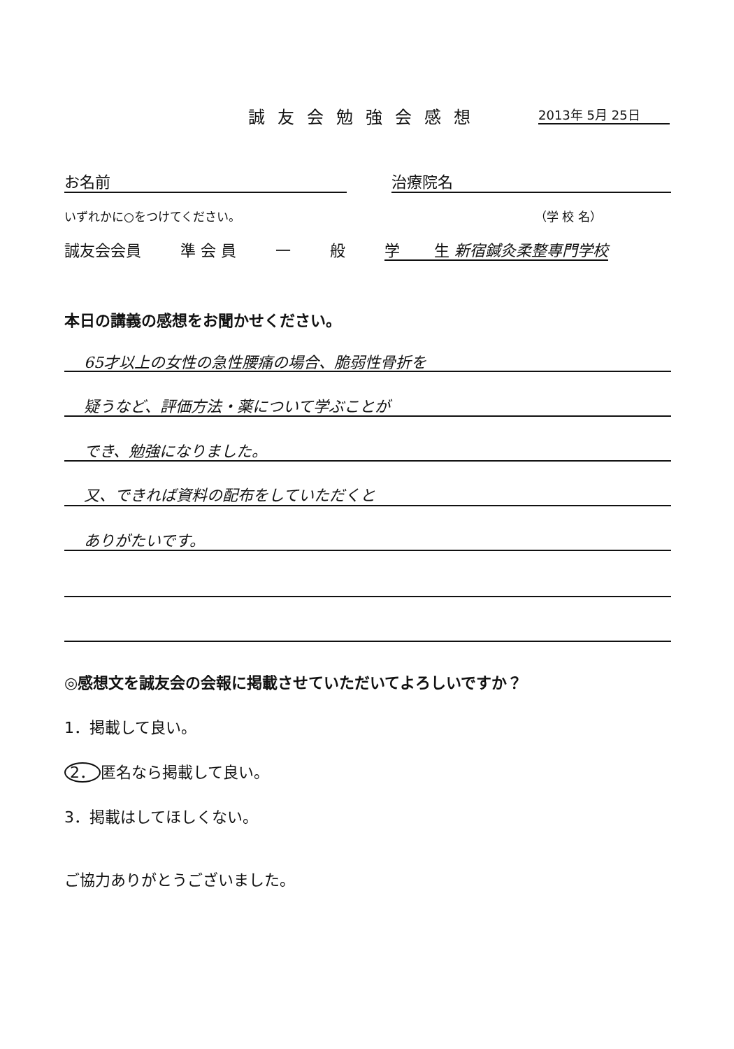誠友会勉強会感想 2013年 5月 25日
お名前 治療院名
いずれかに○をつけてください。 （学 校 名）
誠友会会員 準 会 員 一 般 学 生 新宿鍼灸柔整専門学校
本日の講義の感想をお聞かせください。
65才以上の女性の急性腰痛の場合、脆弱性骨折を
疑うなど、評価方法・薬について学ぶことが
でき、勉強になりました。
又、できれば資料の配布をしていただくと
ありがたいです。
◎感想文を誠友会の会報に掲載させていただいてよろしいですか？
1．掲載して良い。
2． 匿名なら掲載して良い。
3．掲載はしてほしくない。
ご協力ありがとうございました。